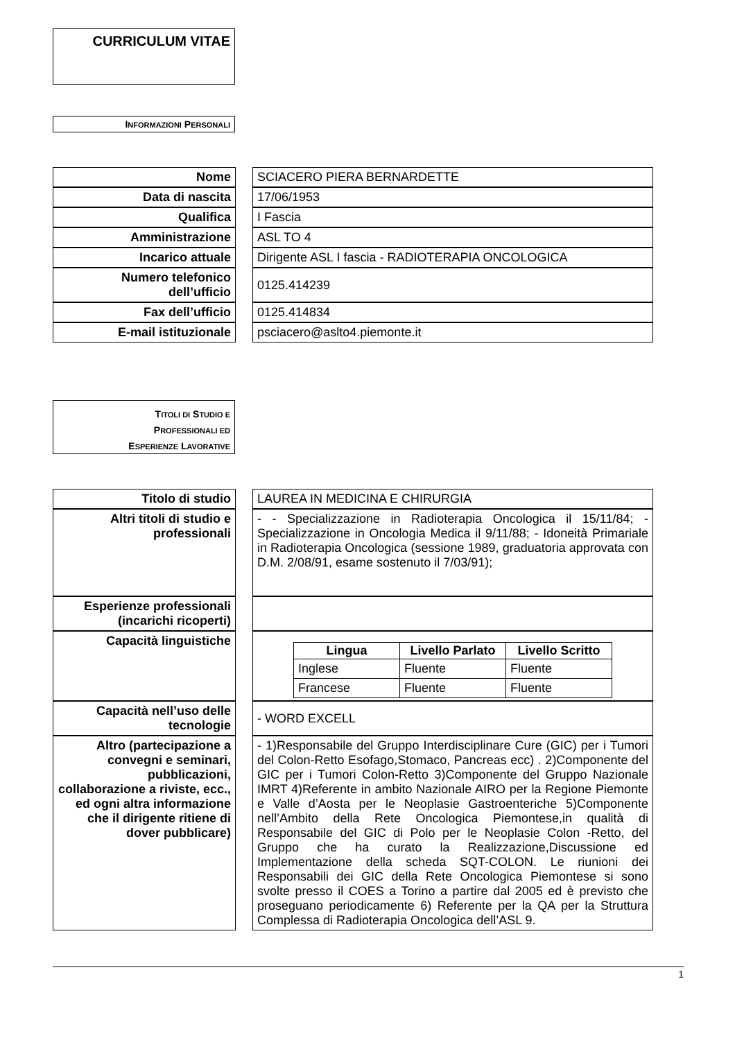CURRICULUM VITAE
INFORMAZIONI PERSONALI
| Nome | | SCIACERO PIERA BERNARDETTE |
| Data di nascita | | 17/06/1953 |
| Qualifica | | I Fascia |
| Amministrazione | | ASL TO 4 |
| Incarico attuale | | Dirigente ASL I fascia - RADIOTERAPIA ONCOLOGICA |
| Numero telefonico dell’ufficio | | 0125.414239 |
| Fax dell’ufficio | | 0125.414834 |
| E-mail istituzionale | | psciacero@aslto4.piemonte.it |
TITOLI DI STUDIO E
PROFESSIONALI ED
ESPERIENZE LAVORATIVE
| Titolo di studio | | LAUREA IN MEDICINA E CHIRURGIA |
| Altri titoli di studio e professionali | | - - Specializzazione in Radioterapia Oncologica il 15/11/84; - Specializzazione in Oncologia Medica il 9/11/88; - Idoneità Primariale in Radioterapia Oncologica (sessione 1989, graduatoria approvata con D.M. 2/08/91, esame sostenuto il 7/03/91); |
| Esperienze professionali (incarichi ricoperti) | | |
| Capacità linguistiche | | / Lingua / Livello Parlato / Livello Scritto / / --- / --- / --- / / Inglese / Fluente / Fluente / / Francese / Fluente / Fluente / |
| Capacità nell’uso delle tecnologie | | - WORD EXCELL |
| Altro (partecipazione a convegni e seminari, pubblicazioni, collaborazione a riviste, ecc., ed ogni altra informazione che il dirigente ritiene di dover pubblicare) | | - 1)Responsabile del Gruppo Interdisciplinare Cure (GIC) per i Tumori del Colon-Retto Esofago,Stomaco, Pancreas ecc) . 2)Componente del GIC per i Tumori Colon-Retto 3)Componente del Gruppo Nazionale IMRT 4)Referente in ambito Nazionale AIRO per la Regione Piemonte e Valle d’Aosta per le Neoplasie Gastroenteriche 5)Componente nell’Ambito della Rete Oncologica Piemontese,in qualità di Responsabile del GIC di Polo per le Neoplasie Colon -Retto, del Gruppo che ha curato la Realizzazione,Discussione ed Implementazione della scheda SQT-COLON. Le riunioni dei Responsabili dei GIC della Rete Oncologica Piemontese si sono svolte presso il COES a Torino a partire dal 2005 ed è previsto che proseguano periodicamente 6) Referente per la QA per la Struttura Complessa di Radioterapia Oncologica dell’ASL 9. |
1